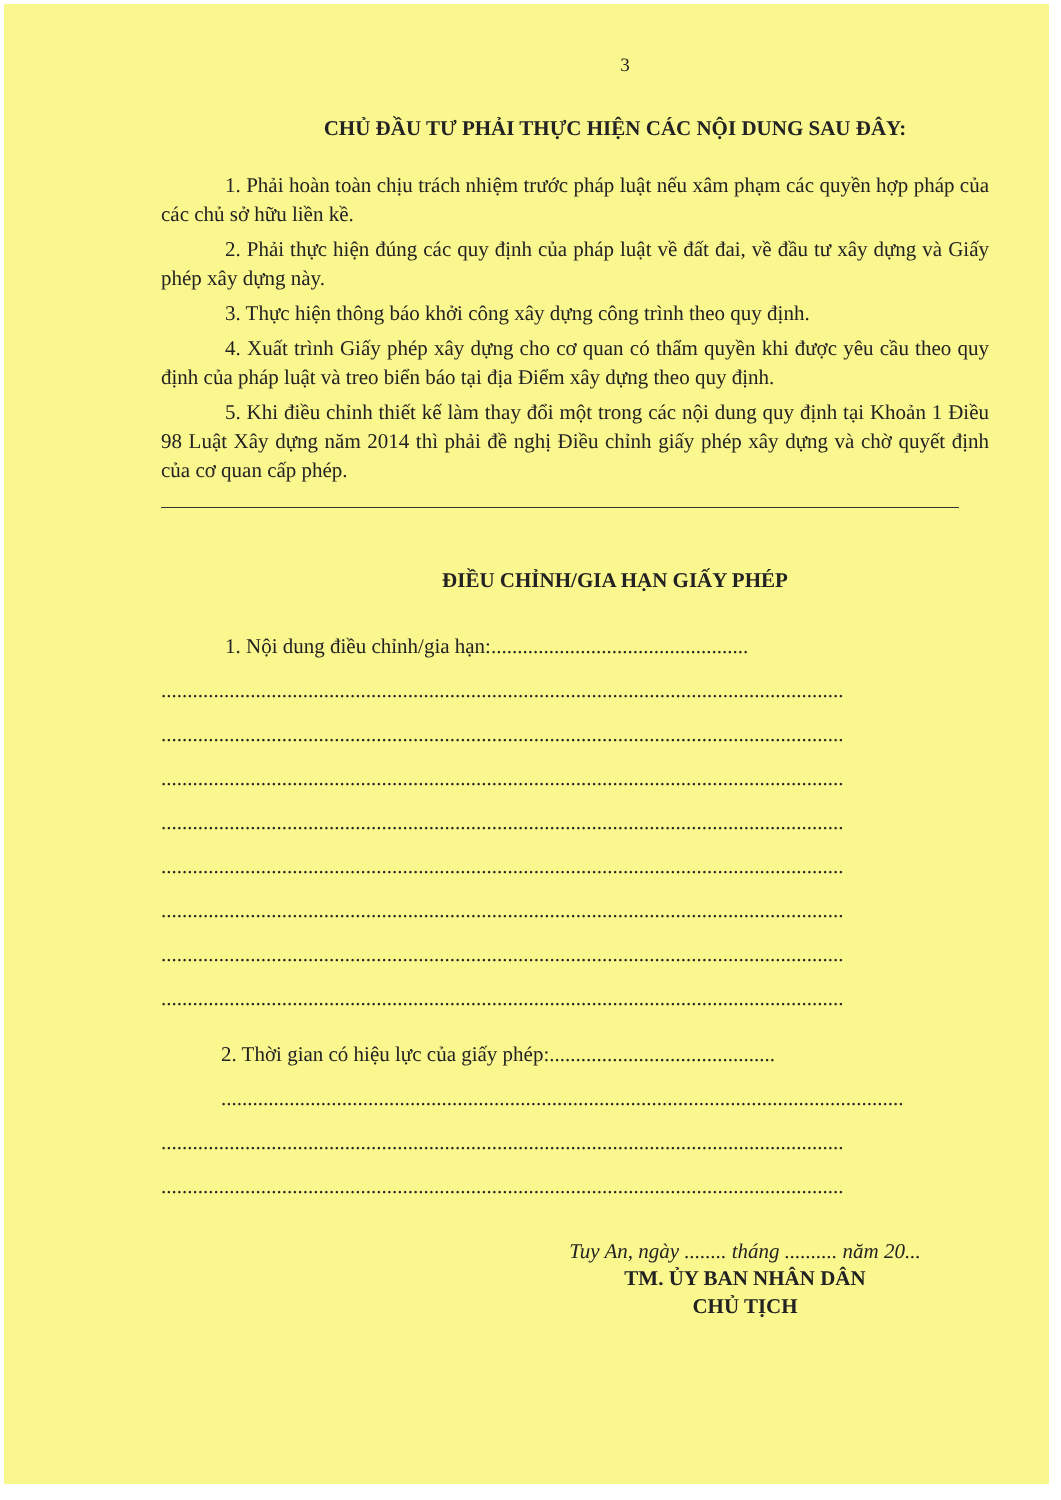3
CHỦ ĐẦU TƯ PHẢI THỰC HIỆN CÁC NỘI DUNG SAU ĐÂY:
1. Phải hoàn toàn chịu trách nhiệm trước pháp luật nếu xâm phạm các quyền hợp pháp của các chủ sở hữu liền kề.
2. Phải thực hiện đúng các quy định của pháp luật về đất đai, về đầu tư xây dựng và Giấy phép xây dựng này.
3. Thực hiện thông báo khởi công xây dựng công trình theo quy định.
4. Xuất trình Giấy phép xây dựng cho cơ quan có thẩm quyền khi được yêu cầu theo quy định của pháp luật và treo biển báo tại địa Điểm xây dựng theo quy định.
5. Khi điều chỉnh thiết kế làm thay đổi một trong các nội dung quy định tại Khoản 1 Điều 98 Luật Xây dựng năm 2014 thì phải đề nghị Điều chỉnh giấy phép xây dựng và chờ quyết định của cơ quan cấp phép.
ĐIỀU CHỈNH/GIA HẠN GIẤY PHÉP
1. Nội dung điều chỉnh/gia hạn:.................................................
..................................................................................................................................
..................................................................................................................................
..................................................................................................................................
..................................................................................................................................
..................................................................................................................................
..................................................................................................................................
..................................................................................................................................
..................................................................................................................................
2. Thời gian có hiệu lực của giấy phép:...........................................
..................................................................................................................................
..................................................................................................................................
..................................................................................................................................
Tuy An, ngày ........ tháng .......... năm 20...
TM. ỦY BAN NHÂN DÂN
CHỦ TỊCH